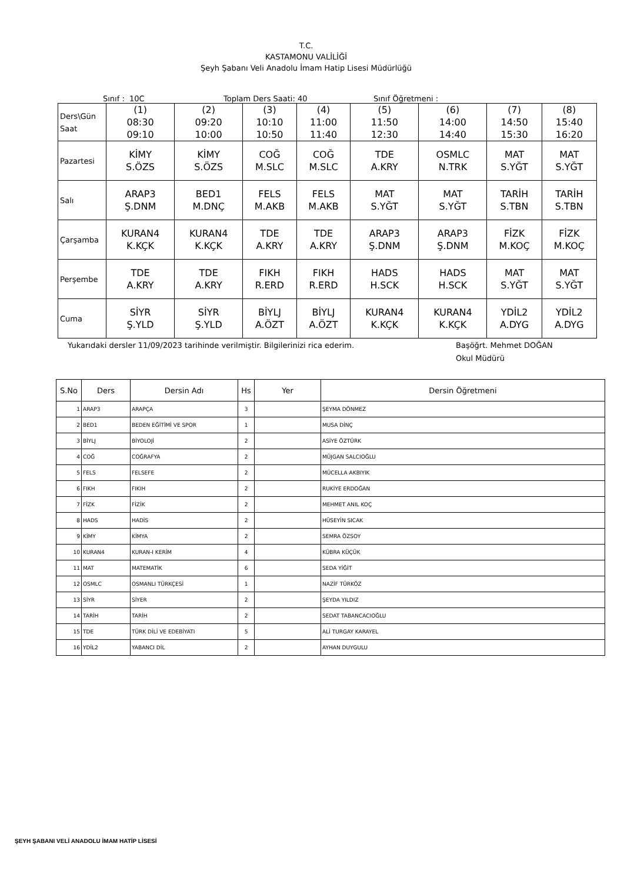T.C.
KASTAMONU VALİLİĞİ
Şeyh Şabanı Veli Anadolu İmam Hatip Lisesi Müdürlüğü
Sınıf : 10C Toplam Ders Saati: 40 Sınıf Öğretmeni :
| Ders\Gün Saat | (1) 08:30 09:10 | (2) 09:20 10:00 | (3) 10:10 10:50 | (4) 11:00 11:40 | (5) 11:50 12:30 | (6) 14:00 14:40 | (7) 14:50 15:30 | (8) 15:40 16:20 |
| Pazartesi | KİMY S.ÖZS | KİMY S.ÖZS | COĞ M.SLC | COĞ M.SLC | TDE A.KRY | OSMLC N.TRK | MAT S.YĞT | MAT S.YĞT |
| Salı | ARAP3 Ş.DNM | BED1 M.DNÇ | FELS M.AKB | FELS M.AKB | MAT S.YĞT | MAT S.YĞT | TARİH S.TBN | TARİH S.TBN |
| Çarşamba | KURAN4 K.KÇK | KURAN4 K.KÇK | TDE A.KRY | TDE A.KRY | ARAP3 Ş.DNM | ARAP3 Ş.DNM | FİZK M.KOÇ | FİZK M.KOÇ |
| Perşembe | TDE A.KRY | TDE A.KRY | FIKH R.ERD | FIKH R.ERD | HADS H.SCK | HADS H.SCK | MAT S.YĞT | MAT S.YĞT |
| Cuma | SİYR Ş.YLD | SİYR Ş.YLD | BİYLJ A.ÖZT | BİYLJ A.ÖZT | KURAN4 K.KÇK | KURAN4 K.KÇK | YDİL2 A.DYG | YDİL2 A.DYG |
Yukarıdaki dersler 11/09/2023 tarihinde verilmiştir. Bilgilerinizi rica ederim. Başöğrt. Mehmet DOĞAN
Okul Müdürü
| S.No | Ders | Dersin Adı | Hs | Yer | Dersin Öğretmeni |
| --- | --- | --- | --- | --- | --- |
| 1 | ARAP3 | ARAPÇA | 3 | | ŞEYMA DÖNMEZ |
| 2 | BED1 | BEDEN EĞİTİMİ VE SPOR | 1 | | MUSA DİNÇ |
| 3 | BİYLJ | BİYOLOJİ | 2 | | ASİYE ÖZTÜRK |
| 4 | COĞ | COĞRAFYA | 2 | | MÜJGAN SALCIOĞLU |
| 5 | FELS | FELSEFE | 2 | | MÜCELLA AKBIYIK |
| 6 | FIKH | FIKIH | 2 | | RUKİYE ERDOĞAN |
| 7 | FİZK | FİZİK | 2 | | MEHMET ANIL KOÇ |
| 8 | HADS | HADİS | 2 | | HÜSEYİN SICAK |
| 9 | KİMY | KİMYA | 2 | | SEMRA ÖZSOY |
| 10 | KURAN4 | KURAN-I KERİM | 4 | | KÜBRA KÜÇÜK |
| 11 | MAT | MATEMATİK | 6 | | SEDA YİĞİT |
| 12 | OSMLC | OSMANLI TÜRKÇESİ | 1 | | NAZİF TÜRKÖZ |
| 13 | SİYR | SİYER | 2 | | ŞEYDA YILDIZ |
| 14 | TARİH | TARİH | 2 | | SEDAT TABANCACIOĞLU |
| 15 | TDE | TÜRK DİLİ VE EDEBİYATI | 5 | | ALİ TURGAY KARAYEL |
| 16 | YDİL2 | YABANCI DİL | 2 | | AYHAN DUYGULU |
ŞEYH ŞABANI VELİ ANADOLU İMAM HATİP LİSESİ